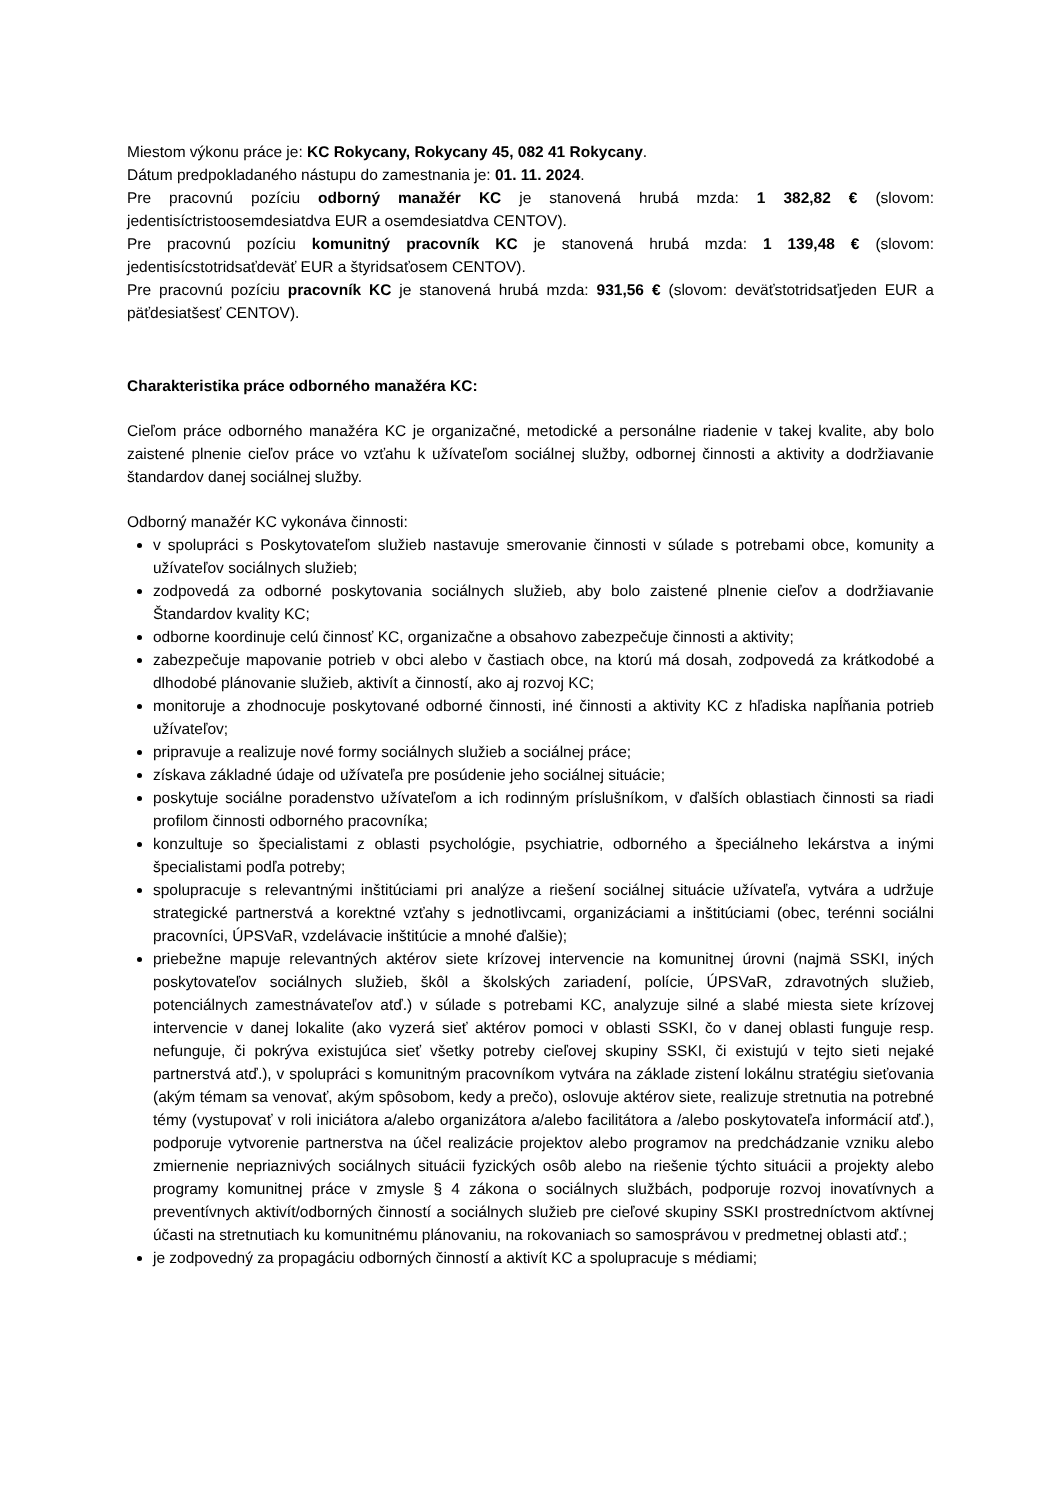Miestom výkonu práce je: KC Rokycany, Rokycany 45, 082 41 Rokycany.
Dátum predpokladaného nástupu do zamestnania je: 01. 11. 2024.
Pre pracovnú pozíciu odborný manažér KC je stanovená hrubá mzda: 1 382,82 € (slovom: jedentisíctristoosemdesiatdva EUR a osemdesiatdva CENTOV).
Pre pracovnú pozíciu komunitný pracovník KC je stanovená hrubá mzda: 1 139,48 € (slovom: jedentisícstotridsaťdeväť EUR a štyridsaťosem CENTOV).
Pre pracovnú pozíciu pracovník KC je stanovená hrubá mzda: 931,56 € (slovom: deväťstotridsaťjeden EUR a päťdesiatšesť CENTOV).
Charakteristika práce odborného manažéra KC:
Cieľom práce odborného manažéra KC je organizačné, metodické a personálne riadenie v takej kvalite, aby bolo zaistené plnenie cieľov práce vo vzťahu k užívateľom sociálnej služby, odbornej činnosti a aktivity a dodržiavanie štandardov danej sociálnej služby.
Odborný manažér KC vykonáva činnosti:
v spolupráci s Poskytovateľom služieb nastavuje smerovanie činnosti v súlade s potrebami obce, komunity a užívateľov sociálnych služieb;
zodpovedá za odborné poskytovania sociálnych služieb, aby bolo zaistené plnenie cieľov a dodržiavanie Štandardov kvality KC;
odborne koordinuje celú činnosť KC, organizačne a obsahovo zabezpečuje činnosti a aktivity;
zabezpečuje mapovanie potrieb v obci alebo v častiach obce, na ktorú má dosah, zodpovedá za krátkodobé a dlhodobé plánovanie služieb, aktivít a činností, ako aj rozvoj KC;
monitoruje a zhodnocuje poskytované odborné činnosti, iné činnosti a aktivity KC z hľadiska napĺňania potrieb užívateľov;
pripravuje a realizuje nové formy sociálnych služieb a sociálnej práce;
získava základné údaje od užívateľa pre posúdenie jeho sociálnej situácie;
poskytuje sociálne poradenstvo užívateľom a ich rodinným príslušníkom, v ďalších oblastiach činnosti sa riadi profilom činnosti odborného pracovníka;
konzultuje so špecialistami z oblasti psychológie, psychiatrie, odborného a špeciálneho lekárstva a inými špecialistami podľa potreby;
spolupracuje s relevantnými inštitúciami pri analýze a riešení sociálnej situácie užívateľa, vytvára a udržuje strategické partnerstvá a korektné vzťahy s jednotlivcami, organizáciami a inštitúciami (obec, terénni sociálni pracovníci, ÚPSVaR, vzdelávacie inštitúcie a mnohé ďalšie);
priebežne mapuje relevantných aktérov siete krízovej intervencie na komunitnej úrovni (najmä SSKI, iných poskytovateľov sociálnych služieb, škôl a školských zariadení, polície, ÚPSVaR, zdravotných služieb, potenciálnych zamestnávateľov atď.) v súlade s potrebami KC, analyzuje silné a slabé miesta siete krízovej intervencie v danej lokalite (ako vyzerá sieť aktérov pomoci v oblasti SSKI, čo v danej oblasti funguje resp. nefunguje, či pokrýva existujúca sieť všetky potreby cieľovej skupiny SSKI, či existujú v tejto sieti nejaké partnerstvá atď.), v spolupráci s komunitným pracovníkom vytvára na základe zistení lokálnu stratégiu sieťovania (akým témam sa venovať, akým spôsobom, kedy a prečo), oslovuje aktérov siete, realizuje stretnutia na potrebné témy (vystupovať v roli iniciátora a/alebo organizátora a/alebo facilitátora a /alebo poskytovateľa informácií atď.), podporuje vytvorenie partnerstva na účel realizácie projektov alebo programov na predchádzanie vzniku alebo zmiernenie nepriaznivých sociálnych situácii fyzických osôb alebo na riešenie týchto situácii a projekty alebo programy komunitnej práce v zmysle § 4 zákona o sociálnych službách, podporuje rozvoj inovatívnych a preventívnych aktivít/odborných činností a sociálnych služieb pre cieľové skupiny SSKI prostredníctvom aktívnej účasti na stretnutiach ku komunitnému plánovaniu, na rokovaniach so samosprávou v predmetnej oblasti atď.;
je zodpovedný za propagáciu odborných činností a aktivít KC a spolupracuje s médiami;